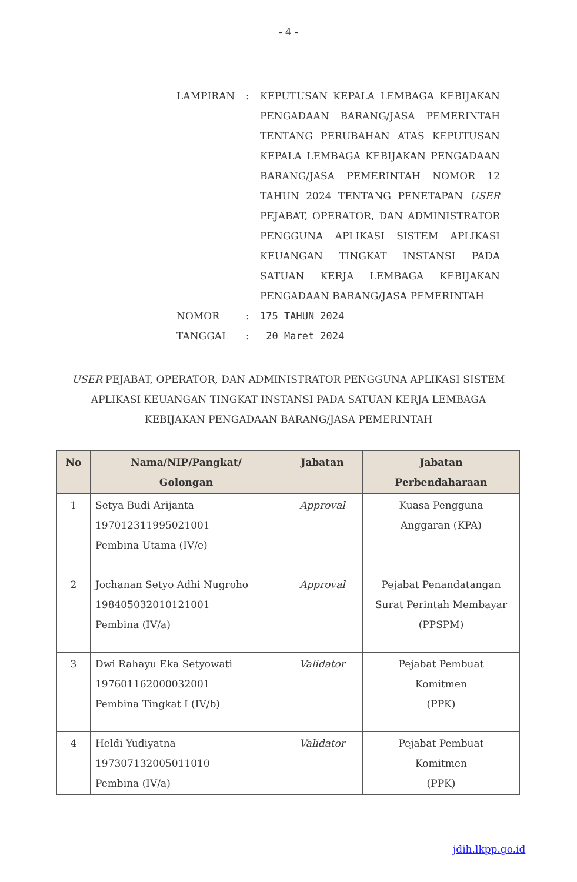- 4 -
LAMPIRAN
:
KEPUTUSAN KEPALA LEMBAGA KEBIJAKAN PENGADAAN BARANG/JASA PEMERINTAH TENTANG PERUBAHAN ATAS KEPUTUSAN KEPALA LEMBAGA KEBIJAKAN PENGADAAN BARANG/JASA PEMERINTAH NOMOR 12 TAHUN 2024 TENTANG PENETAPAN USER PEJABAT, OPERATOR, DAN ADMINISTRATOR PENGGUNA APLIKASI SISTEM APLIKASI KEUANGAN TINGKAT INSTANSI PADA SATUAN KERJA LEMBAGA KEBIJAKAN PENGADAAN BARANG/JASA PEMERINTAH
NOMOR
:
175 TAHUN 2024
TANGGAL
:
20 Maret 2024
USER PEJABAT, OPERATOR, DAN ADMINISTRATOR PENGGUNA APLIKASI SISTEM APLIKASI KEUANGAN TINGKAT INSTANSI PADA SATUAN KERJA LEMBAGA KEBIJAKAN PENGADAAN BARANG/JASA PEMERINTAH
| No | Nama/NIP/Pangkat/ Golongan | Jabatan | Jabatan Perbendaharaan |
| --- | --- | --- | --- |
| 1 | Setya Budi Arijanta 197012311995021001 Pembina Utama (IV/e) | Approval | Kuasa Pengguna Anggaran (KPA) |
| 2 | Jochanan Setyo Adhi Nugroho 198405032010121001 Pembina (IV/a) | Approval | Pejabat Penandatangan Surat Perintah Membayar (PPSPM) |
| 3 | Dwi Rahayu Eka Setyowati 197601162000032001 Pembina Tingkat I (IV/b) | Validator | Pejabat Pembuat Komitmen (PPK) |
| 4 | Heldi Yudiyatna 197307132005011010 Pembina (IV/a) | Validator | Pejabat Pembuat Komitmen (PPK) |
jdih.lkpp.go.id